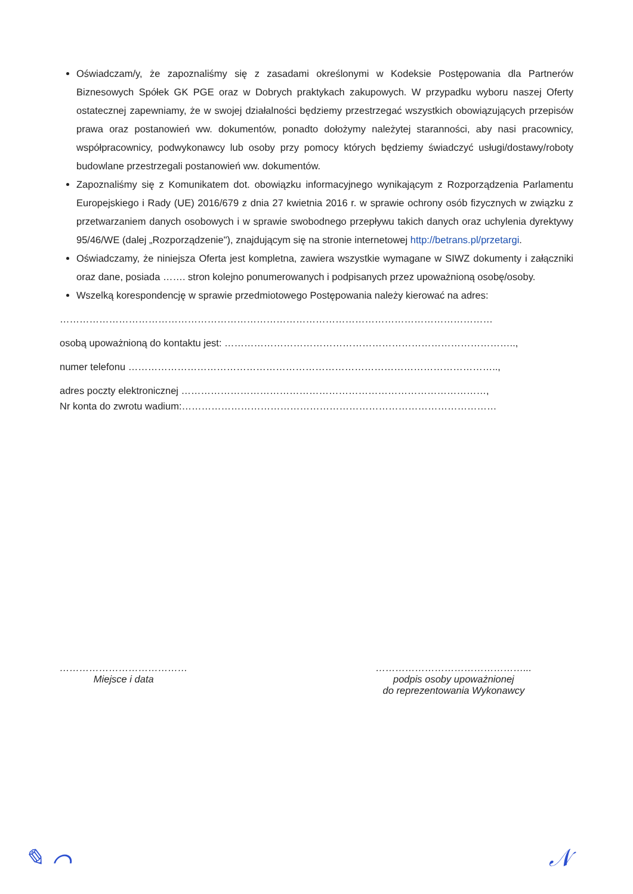Oświadczam/y, że zapoznaliśmy się z zasadami określonymi w Kodeksie Postępowania dla Partnerów Biznesowych Spółek GK PGE oraz w Dobrych praktykach zakupowych. W przypadku wyboru naszej Oferty ostatecznej zapewniamy, że w swojej działalności będziemy przestrzegać wszystkich obowiązujących przepisów prawa oraz postanowień ww. dokumentów, ponadto dołożymy należytej staranności, aby nasi pracownicy, współpracownicy, podwykonawcy lub osoby przy pomocy których będziemy świadczyć usługi/dostawy/roboty budowlane przestrzegali postanowień ww. dokumentów.
Zapoznaliśmy się z Komunikatem dot. obowiązku informacyjnego wynikającym z Rozporządzenia Parlamentu Europejskiego i Rady (UE) 2016/679 z dnia 27 kwietnia 2016 r. w sprawie ochrony osób fizycznych w związku z przetwarzaniem danych osobowych i w sprawie swobodnego przepływu takich danych oraz uchylenia dyrektywy 95/46/WE (dalej „Rozporządzenie"), znajdującym się na stronie internetowej http://betrans.pl/przetargi.
Oświadczamy, że niniejsza Oferta jest kompletna, zawiera wszystkie wymagane w SIWZ dokumenty i załączniki oraz dane, posiada ……. stron kolejno ponumerowanych i podpisanych przez upoważnioną osobę/osoby.
Wszelką korespondencję w sprawie przedmiotowego Postępowania należy kierować na adres:
……………………………………………………………………………………………………………………
osobą upoważnioną do kontaktu jest: ……………………………………………………………………………..,
numer telefonu …………………………………………………………………………………………………..,
adres poczty elektronicznej …………………………………………………………………………………,
Nr konta do zwrotu wadium:……………………………………………………………………………………
…………………………………
Miejsce i data
………………………………………...
podpis osoby upoważnionej
do reprezentowania Wykonawcy
✎ ⌒ 𝒩